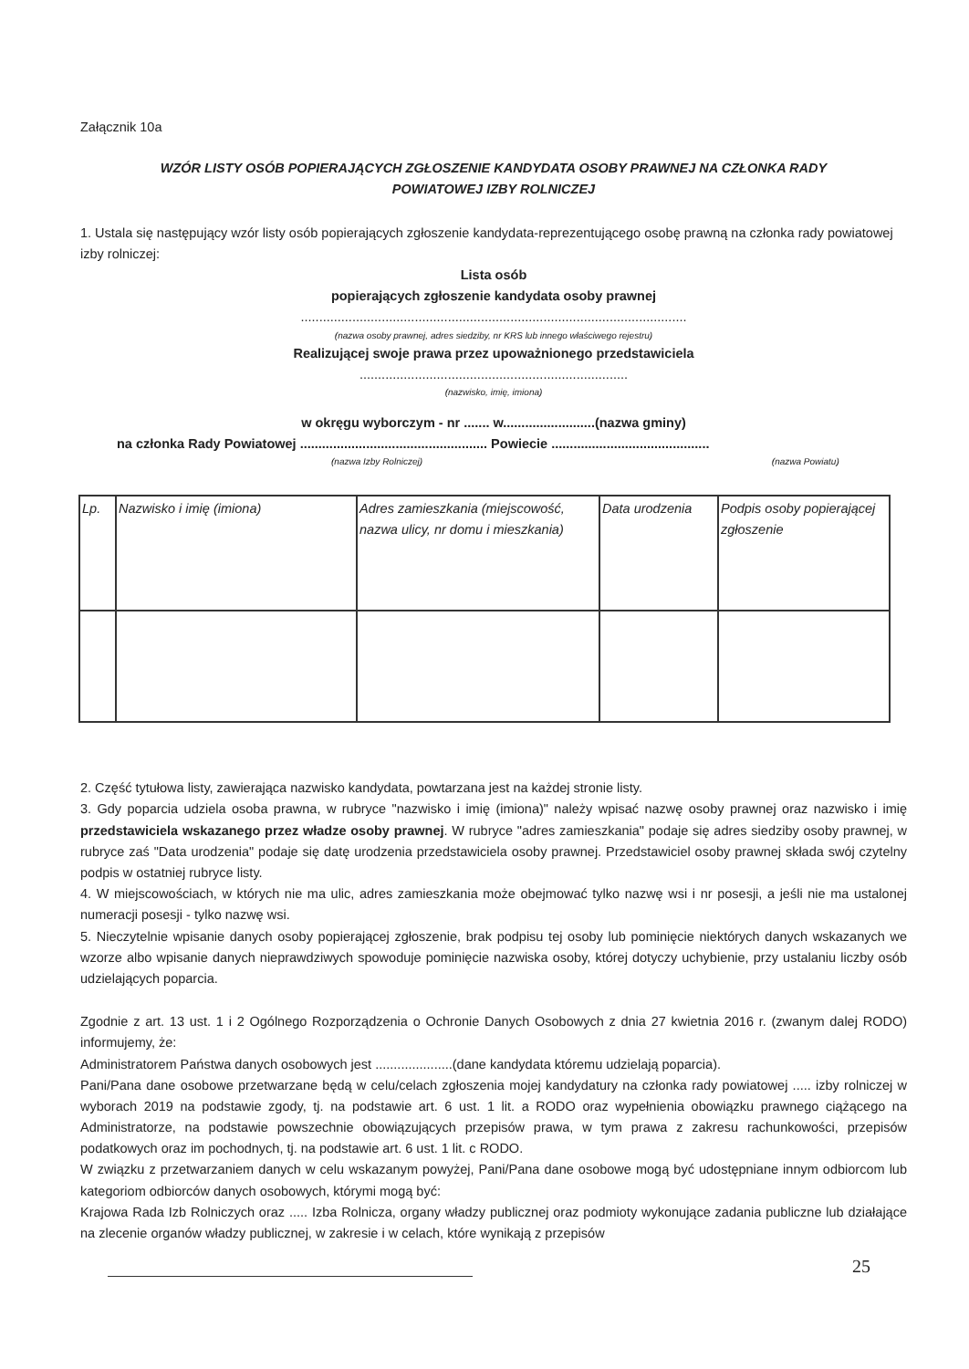Załącznik 10a
WZÓR LISTY OSÓB POPIERAJĄCYCH ZGŁOSZENIE KANDYDATA OSOBY PRAWNEJ NA CZŁONKA RADY
POWIATOWEJ IZBY ROLNICZEJ
1. Ustala się następujący wzór listy osób popierających zgłoszenie kandydata-reprezentującego osobę prawną na członka rady powiatowej izby rolniczej:
Lista osób
popierających zgłoszenie kandydata osoby prawnej
.........................................................................................................
(nazwa osoby prawnej, adres siedziby, nr KRS lub innego właściwego rejestru)
Realizującej swoje prawa przez upoważnionego przedstawiciela
.........................................................................
(nazwisko, imię, imiona)
w okręgu wyborczym - nr ....... w.........................(nazwa gminy)
na członka Rady Powiatowej ................................................... Powiecie ...........................................
(nazwa Izby Rolniczej) (nazwa Powiatu)
| Lp. | Nazwisko i imię (imiona) | Adres zamieszkania (miejscowość, nazwa ulicy, nr domu i mieszkania) | Data urodzenia | Podpis osoby popierającej zgłoszenie |
2. Część tytułowa listy, zawierająca nazwisko kandydata, powtarzana jest na każdej stronie listy.
3. Gdy poparcia udziela osoba prawna, w rubryce "nazwisko i imię (imiona)" należy wpisać nazwę osoby prawnej oraz nazwisko i imię przedstawiciela wskazanego przez władze osoby prawnej. W rubryce "adres zamieszkania" podaje się adres siedziby osoby prawnej, w rubryce zaś "Data urodzenia" podaje się datę urodzenia przedstawiciela osoby prawnej. Przedstawiciel osoby prawnej składa swój czytelny podpis w ostatniej rubryce listy.
4. W miejscowościach, w których nie ma ulic, adres zamieszkania może obejmować tylko nazwę wsi i nr posesji, a jeśli nie ma ustalonej numeracji posesji - tylko nazwę wsi.
5. Nieczytelnie wpisanie danych osoby popierającej zgłoszenie, brak podpisu tej osoby lub pominięcie niektórych danych wskazanych we wzorze albo wpisanie danych nieprawdziwych spowoduje pominięcie nazwiska osoby, której dotyczy uchybienie, przy ustalaniu liczby osób udzielających poparcia.
Zgodnie z art. 13 ust. 1 i 2 Ogólnego Rozporządzenia o Ochronie Danych Osobowych z dnia 27 kwietnia 2016 r. (zwanym dalej RODO) informujemy, że:
Administratorem Państwa danych osobowych jest .....................(dane kandydata któremu udzielają poparcia).
Pani/Pana dane osobowe przetwarzane będą w celu/celach zgłoszenia mojej kandydatury na członka rady powiatowej ..... izby rolniczej w wyborach 2019 na podstawie zgody, tj. na podstawie art. 6 ust. 1 lit. a RODO oraz wypełnienia obowiązku prawnego ciążącego na Administratorze, na podstawie powszechnie obowiązujących przepisów prawa, w tym prawa z zakresu rachunkowości, przepisów podatkowych oraz im pochodnych, tj. na podstawie art. 6 ust. 1 lit. c RODO.
W związku z przetwarzaniem danych w celu wskazanym powyżej, Pani/Pana dane osobowe mogą być udostępniane innym odbiorcom lub kategoriom odbiorców danych osobowych, którymi mogą być:
Krajowa Rada Izb Rolniczych oraz ..... Izba Rolnicza, organy władzy publicznej oraz podmioty wykonujące zadania publiczne lub działające na zlecenie organów władzy publicznej, w zakresie i w celach, które wynikają z przepisów
25